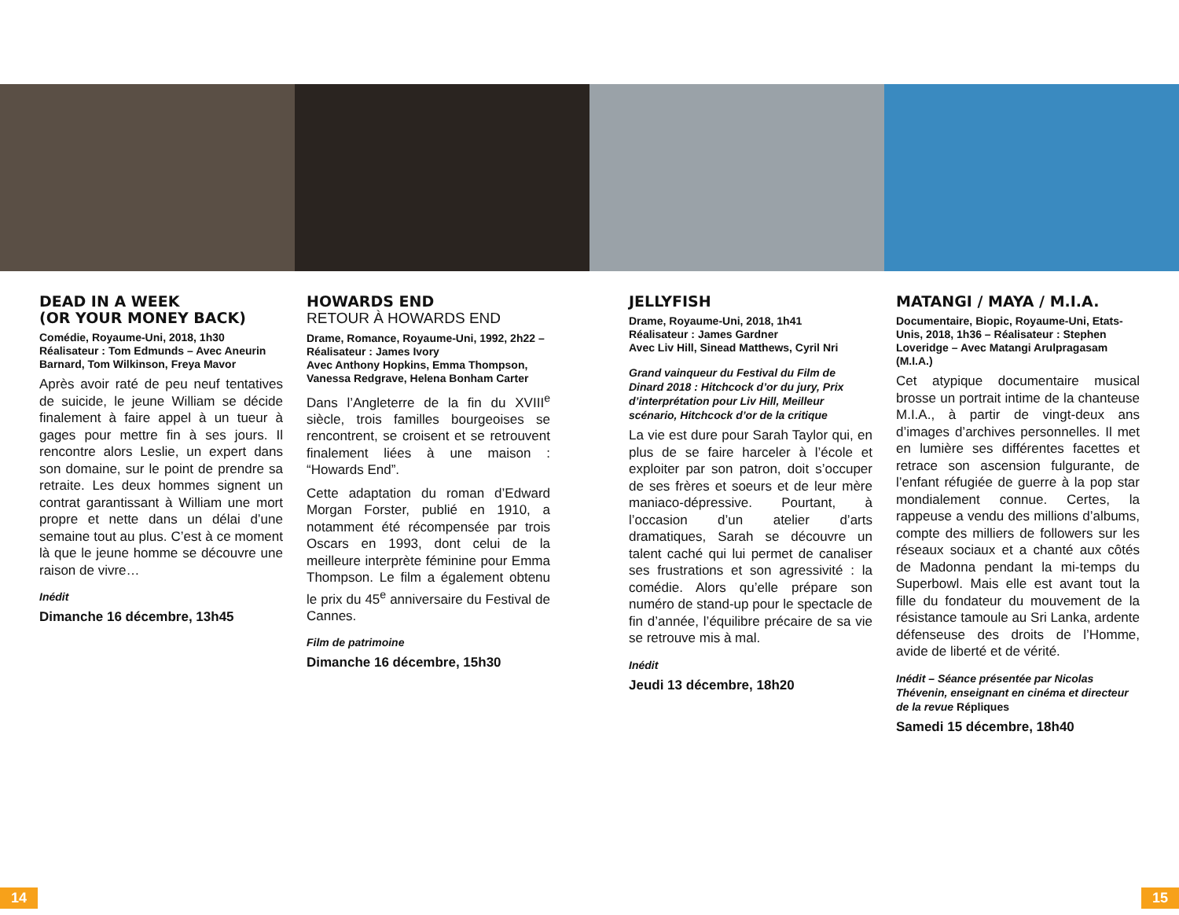DEAD IN A WEEK
(OR YOUR MONEY BACK)
Comédie, Royaume-Uni, 2018, 1h30
Réalisateur : Tom Edmunds – Avec Aneurin Barnard, Tom Wilkinson, Freya Mavor
Après avoir raté de peu neuf tentatives de suicide, le jeune William se décide finalement à faire appel à un tueur à gages pour mettre fin à ses jours. Il rencontre alors Leslie, un expert dans son domaine, sur le point de prendre sa retraite. Les deux hommes signent un contrat garantissant à William une mort propre et nette dans un délai d’une semaine tout au plus. C’est à ce moment là que le jeune homme se découvre une raison de vivre…
Inédit
Dimanche 16 décembre, 13h45
HOWARDS END
RETOUR À HOWARDS END
Drame, Romance, Royaume-Uni, 1992, 2h22 – Réalisateur : James Ivory
Avec Anthony Hopkins, Emma Thompson, Vanessa Redgrave, Helena Bonham Carter
Dans l’Angleterre de la fin du XVIII<sup>e</sup> siècle, trois familles bourgeoises se rencontrent, se croisent et se retrouvent finalement liées à une maison : “Howards End”.
Cette adaptation du roman d’Edward Morgan Forster, publié en 1910, a notamment été récompensée par trois Oscars en 1993, dont celui de la meilleure interprète féminine pour Emma Thompson. Le film a également obtenu le prix du 45<sup>e</sup> anniversaire du Festival de Cannes.
Film de patrimoine
Dimanche 16 décembre, 15h30
JELLYFISH
Drame, Royaume-Uni, 2018, 1h41
Réalisateur : James Gardner
Avec Liv Hill, Sinead Matthews, Cyril Nri
Grand vainqueur du Festival du Film de Dinard 2018 : Hitchcock d’or du jury, Prix d’interprétation pour Liv Hill, Meilleur scénario, Hitchcock d’or de la critique
La vie est dure pour Sarah Taylor qui, en plus de se faire harceler à l’école et exploiter par son patron, doit s’occuper de ses frères et soeurs et de leur mère maniaco-dépressive. Pourtant, à l’occasion d’un atelier d’arts dramatiques, Sarah se découvre un talent caché qui lui permet de canaliser ses frustrations et son agressivité : la comédie. Alors qu’elle prépare son numéro de stand-up pour le spectacle de fin d’année, l’équilibre précaire de sa vie se retrouve mis à mal.
Inédit
Jeudi 13 décembre, 18h20
MATANGI / MAYA / M.I.A.
Documentaire, Biopic, Royaume-Uni, Etats-Unis, 2018, 1h36 – Réalisateur : Stephen Loveridge – Avec Matangi Arulpragasam (M.I.A.)
Cet atypique documentaire musical brosse un portrait intime de la chanteuse M.I.A., à partir de vingt-deux ans d’images d’archives personnelles. Il met en lumière ses différentes facettes et retrace son ascension fulgurante, de l’enfant réfugiée de guerre à la pop star mondialement connue. Certes, la rappeuse a vendu des millions d’albums, compte des milliers de followers sur les réseaux sociaux et a chanté aux côtés de Madonna pendant la mi-temps du Superbowl. Mais elle est avant tout la fille du fondateur du mouvement de la résistance tamoule au Sri Lanka, ardente défenseuse des droits de l’Homme, avide de liberté et de vérité.
Inédit – Séance présentée par Nicolas Thévenin, enseignant en cinéma et directeur de la revue Répliques
Samedi 15 décembre, 18h40
14 15